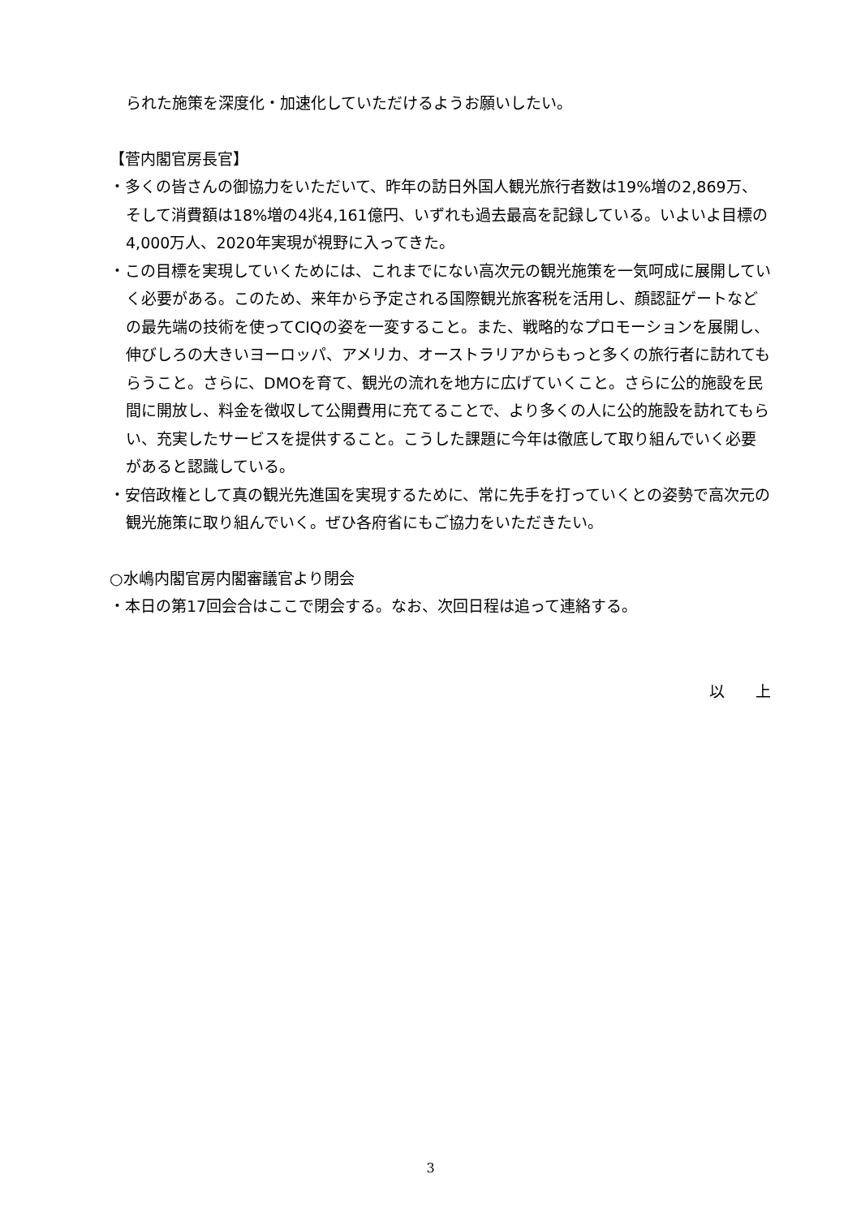られた施策を深度化・加速化していただけるようお願いしたい。
【菅内閣官房長官】
・多くの皆さんの御協力をいただいて、昨年の訪日外国人観光旅行者数は19%増の2,869万、そして消費額は18%増の4兆4,161億円、いずれも過去最高を記録している。いよいよ目標の4,000万人、2020年実現が視野に入ってきた。
・この目標を実現していくためには、これまでにない高次元の観光施策を一気呵成に展開していく必要がある。このため、来年から予定される国際観光旅客税を活用し、顔認証ゲートなどの最先端の技術を使ってCIQの姿を一変すること。また、戦略的なプロモーションを展開し、伸びしろの大きいヨーロッパ、アメリカ、オーストラリアからもっと多くの旅行者に訪れてもらうこと。さらに、DMOを育て、観光の流れを地方に広げていくこと。さらに公的施設を民間に開放し、料金を徴収して公開費用に充てることで、より多くの人に公的施設を訪れてもらい、充実したサービスを提供すること。こうした課題に今年は徹底して取り組んでいく必要があると認識している。
・安倍政権として真の観光先進国を実現するために、常に先手を打っていくとの姿勢で高次元の観光施策に取り組んでいく。ぜひ各府省にもご協力をいただきたい。
○水嶋内閣官房内閣審議官より閉会
・本日の第17回会合はここで閉会する。なお、次回日程は追って連絡する。
以　　上
3